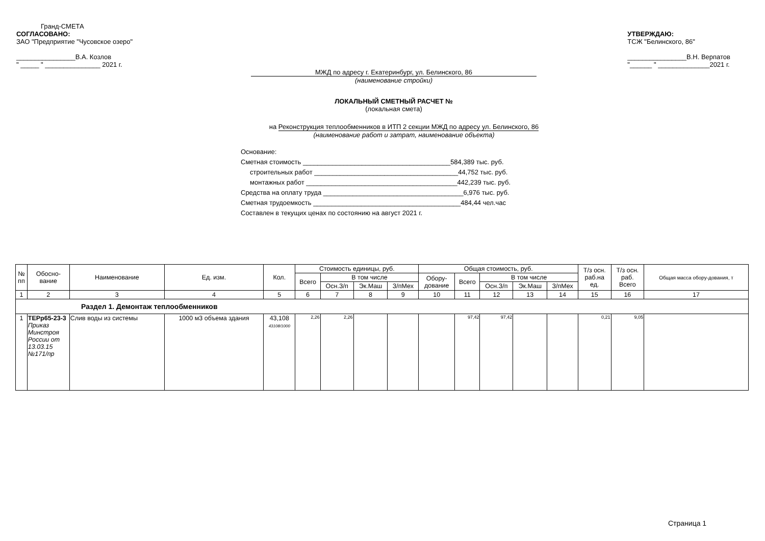Гранд-СМЕТА
СОГЛАСОВАНО:
ЗАО "Предприятие "Чусовское озеро"
________________В.А. Козлов
" _____ " _______________ 2021 г.
УТВЕРЖДАЮ:
ТСЖ "Белинского, 86"
________________В.Н. Верпатов
"______ " ______________2021 г.
МЖД по адресу г. Екатеринбург, ул. Белинского, 86
(наименование стройки)
ЛОКАЛЬНЫЙ СМЕТНЫЙ РАСЧЕТ №
(локальная смета)
на Реконструкция теплообменников в ИТП 2 секции МЖД по адресу ул. Белинского, 86
(наименование работ и затрат, наименование объекта)
Основание:
Сметная стоимость ________________________________________584,389 тыс. руб.
строительных работ _______________________________________44,752 тыс. руб.
монтажных работ _________________________________________442,239 тыс. руб.
Средства на оплату труда ______________________________________6,976 тыс. руб.
Сметная трудоемкость ________________________________________484,44 чел.час
Составлен в текущих ценах по состоянию на август 2021 г.
| № пп | Обосно- вание | Наименование | Ед. изм. | Кол. | Стоимость единицы, руб. | | | | Общая стоимость, руб. | | | | | Т/з осн. раб.на ед. | Т/з осн. раб. Всего | Общая масса обору-дования, т |
| --- | --- | --- | --- | --- | --- | --- | --- | --- | --- | --- | --- | --- | --- | --- | --- | --- |
| | | | | | Всего | В том числе | | | Обору- дование | Всего | В том числе | | | | | |
| | | | | | | Осн.З/п | Эк.Маш | З/пМех | | | Осн.З/п | Эк.Маш | З/пМех | | | |
| 1 | 2 | 3 | 4 | 5 | 6 | 7 | 8 | 9 | 10 | 11 | 12 | 13 | 14 | 15 | 16 | 17 |
| Раздел 1. Демонтаж теплообменников | | | | | | | | | | | | | | | | |
| 1 | ТЕРр65-23-3 Приказ Минстроя России от 13.03.15 №171/пр | Слив воды из системы | 1000 м3 объема здания | 43,108 43108/1000 | 2,26 | 2,26 | | | | 97,42 | 97,42 | | | 0,21 | 9,05 | |
Страница 1